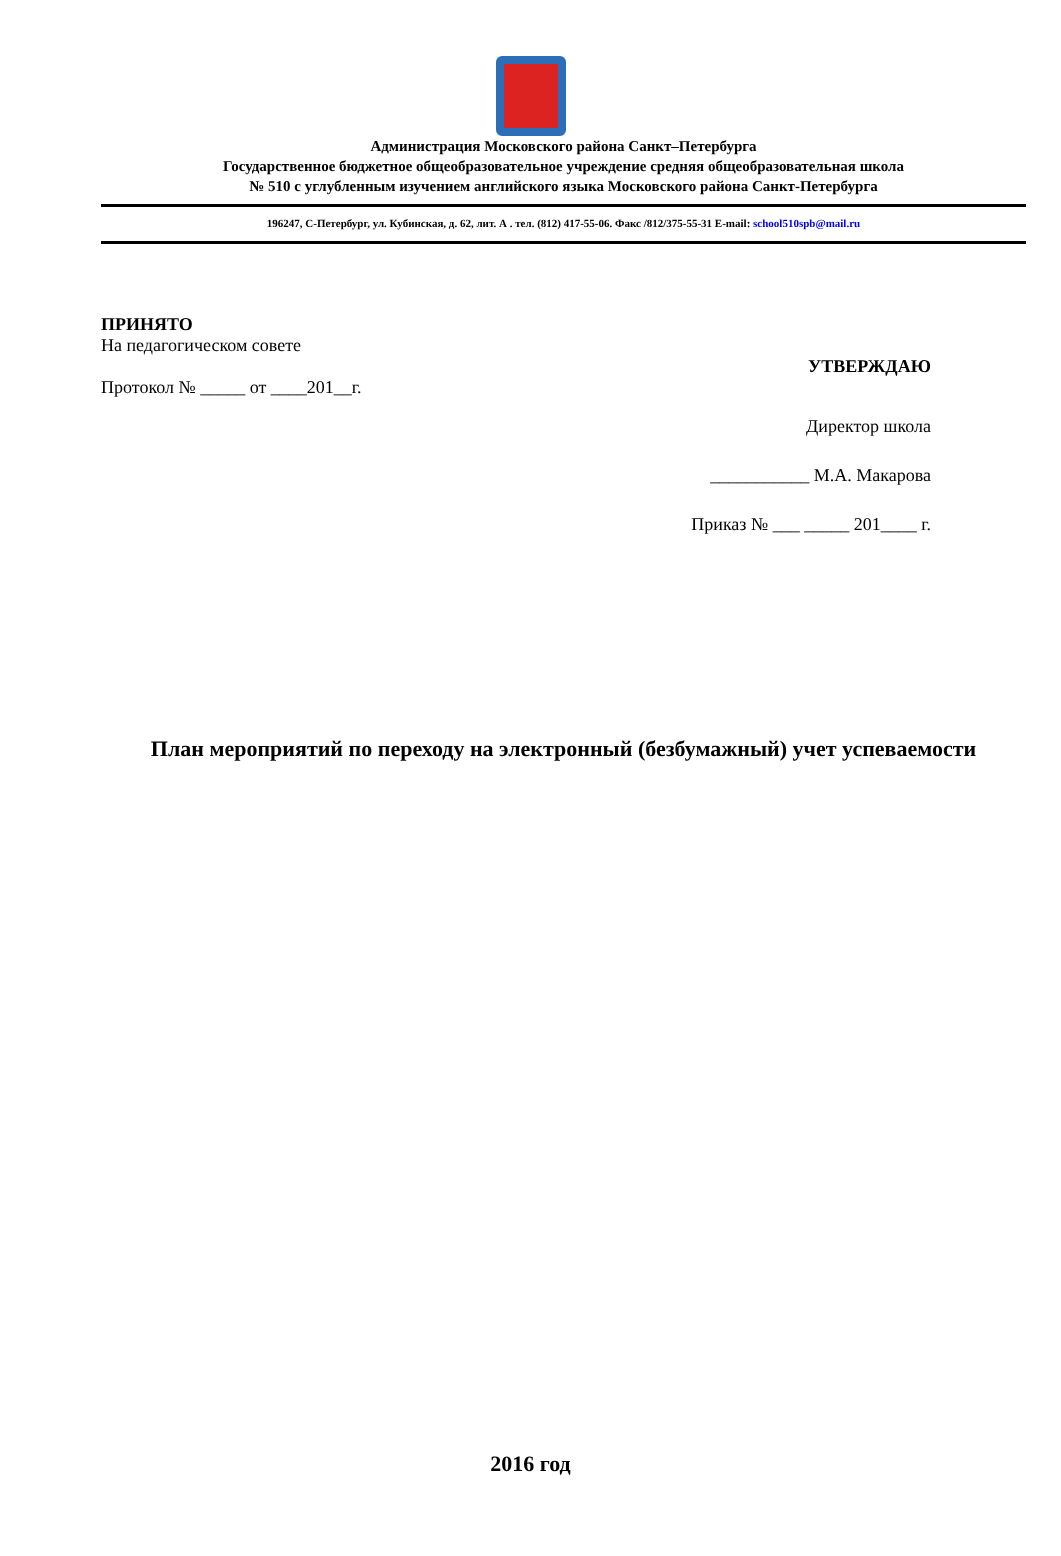Администрация Московского района Санкт–Петербурга
Государственное бюджетное общеобразовательное учреждение средняя общеобразовательная школа
№ 510 с углубленным изучением английского языка Московского района Санкт-Петербурга
196247, С-Петербург, ул. Кубинская, д. 62, лит. А . тел. (812) 417-55-06. Факс /812/375-55-31 E-mail: school510spb@mail.ru
ПРИНЯТО
На педагогическом совете
УТВЕРЖДАЮ
Протокол № _____ от ____201__г.
Директор школа
___________ М.А. Макарова
Приказ № ___ _____ 201____ г.
План мероприятий по переходу на электронный (безбумажный) учет успеваемости
2016 год